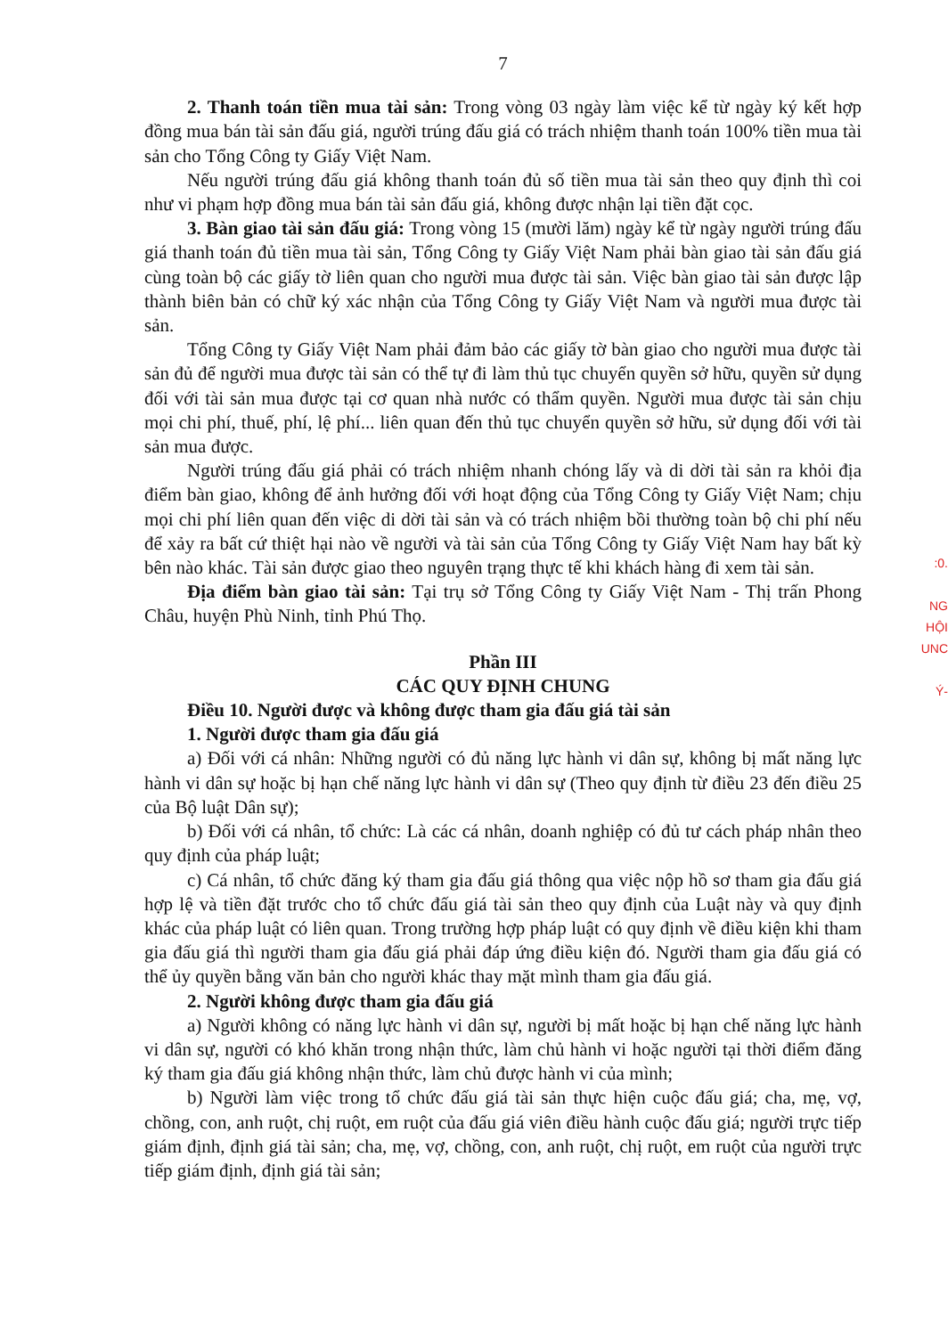7
2. Thanh toán tiền mua tài sản: Trong vòng 03 ngày làm việc kể từ ngày ký kết hợp đồng mua bán tài sản đấu giá, người trúng đấu giá có trách nhiệm thanh toán 100% tiền mua tài sản cho Tổng Công ty Giấy Việt Nam.
Nếu người trúng đấu giá không thanh toán đủ số tiền mua tài sản theo quy định thì coi như vi phạm hợp đồng mua bán tài sản đấu giá, không được nhận lại tiền đặt cọc.
3. Bàn giao tài sản đấu giá: Trong vòng 15 (mười lăm) ngày kể từ ngày người trúng đấu giá thanh toán đủ tiền mua tài sản, Tổng Công ty Giấy Việt Nam phải bàn giao tài sản đấu giá cùng toàn bộ các giấy tờ liên quan cho người mua được tài sản. Việc bàn giao tài sản được lập thành biên bản có chữ ký xác nhận của Tổng Công ty Giấy Việt Nam và người mua được tài sản.
Tổng Công ty Giấy Việt Nam phải đảm bảo các giấy tờ bàn giao cho người mua được tài sản đủ để người mua được tài sản có thể tự đi làm thủ tục chuyển quyền sở hữu, quyền sử dụng đối với tài sản mua được tại cơ quan nhà nước có thẩm quyền. Người mua được tài sản chịu mọi chi phí, thuế, phí, lệ phí... liên quan đến thủ tục chuyển quyền sở hữu, sử dụng đối với tài sản mua được.
Người trúng đấu giá phải có trách nhiệm nhanh chóng lấy và di dời tài sản ra khỏi địa điểm bàn giao, không để ảnh hưởng đối với hoạt động của Tổng Công ty Giấy Việt Nam; chịu mọi chi phí liên quan đến việc di dời tài sản và có trách nhiệm bồi thường toàn bộ chi phí nếu để xảy ra bất cứ thiệt hại nào về người và tài sản của Tổng Công ty Giấy Việt Nam hay bất kỳ bên nào khác. Tài sản được giao theo nguyên trạng thực tế khi khách hàng đi xem tài sản.
Địa điểm bàn giao tài sản: Tại trụ sở Tổng Công ty Giấy Việt Nam - Thị trấn Phong Châu, huyện Phù Ninh, tỉnh Phú Thọ.
Phần III
CÁC QUY ĐỊNH CHUNG
Điều 10. Người được và không được tham gia đấu giá tài sản
1. Người được tham gia đấu giá
a) Đối với cá nhân: Những người có đủ năng lực hành vi dân sự, không bị mất năng lực hành vi dân sự hoặc bị hạn chế năng lực hành vi dân sự (Theo quy định từ điều 23 đến điều 25 của Bộ luật Dân sự);
b) Đối với cá nhân, tổ chức: Là các cá nhân, doanh nghiệp có đủ tư cách pháp nhân theo quy định của pháp luật;
c) Cá nhân, tổ chức đăng ký tham gia đấu giá thông qua việc nộp hồ sơ tham gia đấu giá hợp lệ và tiền đặt trước cho tổ chức đấu giá tài sản theo quy định của Luật này và quy định khác của pháp luật có liên quan. Trong trường hợp pháp luật có quy định về điều kiện khi tham gia đấu giá thì người tham gia đấu giá phải đáp ứng điều kiện đó. Người tham gia đấu giá có thể ủy quyền bằng văn bản cho người khác thay mặt mình tham gia đấu giá.
2. Người không được tham gia đấu giá
a) Người không có năng lực hành vi dân sự, người bị mất hoặc bị hạn chế năng lực hành vi dân sự, người có khó khăn trong nhận thức, làm chủ hành vi hoặc người tại thời điểm đăng ký tham gia đấu giá không nhận thức, làm chủ được hành vi của mình;
b) Người làm việc trong tổ chức đấu giá tài sản thực hiện cuộc đấu giá; cha, mẹ, vợ, chồng, con, anh ruột, chị ruột, em ruột của đấu giá viên điều hành cuộc đấu giá; người trực tiếp giám định, định giá tài sản; cha, mẹ, vợ, chồng, con, anh ruột, chị ruột, em ruột của người trực tiếp giám định, định giá tài sản;
:0.
NG
HỘI
UNC
Ý-